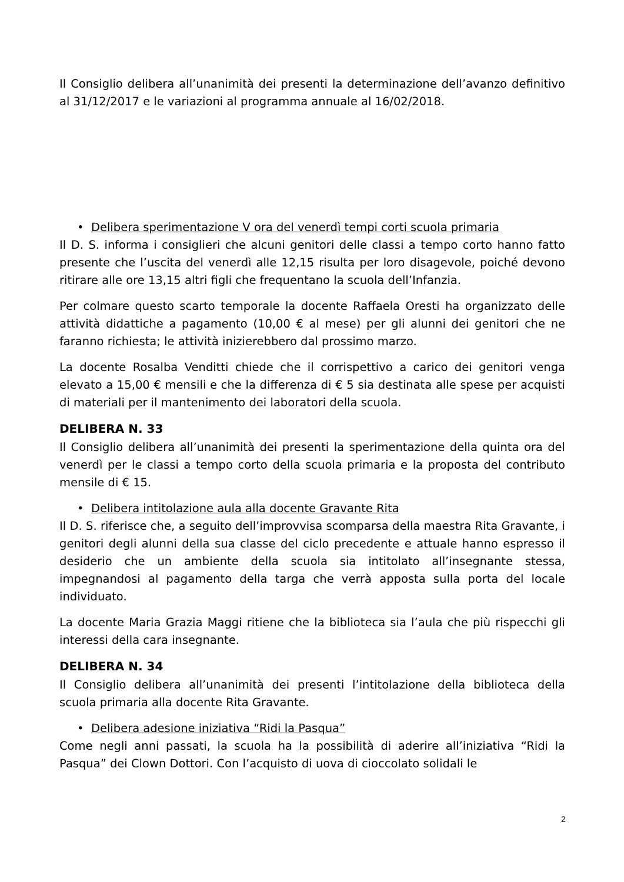Il Consiglio delibera all’unanimità dei presenti la determinazione dell’avanzo definitivo al 31/12/2017 e le variazioni al programma annuale al 16/02/2018.
• Delibera sperimentazione V ora del venerdì tempi corti scuola primaria
Il D. S. informa i consiglieri che alcuni genitori delle classi a tempo corto hanno fatto presente che l’uscita del venerdì alle 12,15 risulta per loro disagevole, poiché devono ritirare alle ore 13,15 altri figli che frequentano la scuola dell’Infanzia.
Per colmare questo scarto temporale la docente Raffaela Oresti ha organizzato delle attività didattiche a pagamento (10,00 € al mese) per gli alunni dei genitori che ne faranno richiesta; le attività inizierebbero dal prossimo marzo.
La docente Rosalba Venditti chiede che il corrispettivo a carico dei genitori venga elevato a 15,00 € mensili e che la differenza di € 5 sia destinata alle spese per acquisti di materiali per il mantenimento dei laboratori della scuola.
DELIBERA N. 33
Il Consiglio delibera all’unanimità dei presenti la sperimentazione della quinta ora del venerdì per le classi a tempo corto della scuola primaria e la proposta del contributo mensile di € 15.
• Delibera intitolazione aula alla docente Gravante Rita
Il D. S. riferisce che, a seguito dell’improvvisa scomparsa della maestra Rita Gravante, i genitori degli alunni della sua classe del ciclo precedente e attuale hanno espresso il desiderio che un ambiente della scuola sia intitolato all’insegnante stessa, impegnandosi al pagamento della targa che verrà apposta sulla porta del locale individuato.
La docente Maria Grazia Maggi ritiene che la biblioteca sia l’aula che più rispecchi gli interessi della cara insegnante.
DELIBERA N. 34
Il Consiglio delibera all’unanimità dei presenti l’intitolazione della biblioteca della scuola primaria alla docente Rita Gravante.
• Delibera adesione iniziativa “Ridi la Pasqua”
Come negli anni passati, la scuola ha la possibilità di aderire all’iniziativa “Ridi la Pasqua” dei Clown Dottori. Con l’acquisto di uova di cioccolato solidali le
2